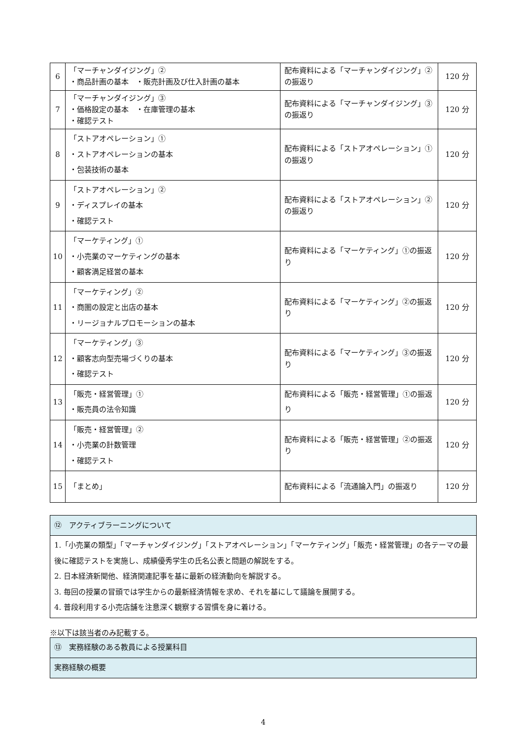| 6 | 「マーチャンダイジング」② ・商品計画の基本 ・販売計画及び仕入計画の基本 | 配布資料による「マーチャンダイジング」②の振返り | 120 分 |
| 7 | 「マーチャンダイジング」③ ・価格設定の基本 ・在庫管理の基本 ・確認テスト | 配布資料による「マーチャンダイジング」③の振返り | 120 分 |
| 8 | 「ストアオペレーション」① ・ストアオペレーションの基本 ・包装技術の基本 | 配布資料による「ストアオペレーション」①の振返り | 120 分 |
| 9 | 「ストアオペレーション」② ・ディスプレイの基本 ・確認テスト | 配布資料による「ストアオペレーション」②の振返り | 120 分 |
| 10 | 「マーケティング」① ・小売業のマーケティングの基本 ・顧客満足経営の基本 | 配布資料による「マーケティング」①の振返り | 120 分 |
| 11 | 「マーケティング」② ・商圏の設定と出店の基本 ・リージョナルプロモーションの基本 | 配布資料による「マーケティング」②の振返り | 120 分 |
| 12 | 「マーケティング」③ ・顧客志向型売場づくりの基本 ・確認テスト | 配布資料による「マーケティング」③の振返り | 120 分 |
| 13 | 「販売・経営管理」① ・販売員の法令知識 | 配布資料による「販売・経営管理」①の振返り | 120 分 |
| 14 | 「販売・経営管理」② ・小売業の計数管理 ・確認テスト | 配布資料による「販売・経営管理」②の振返り | 120 分 |
| 15 | 「まとめ」 | 配布資料による「流通論入門」の振返り | 120 分 |
| ⑫ アクティブラーニングについて |
| 1.「小売業の類型」「マーチャンダイジング」「ストアオペレーション」「マーケティング」「販売・経営管理」の各テーマの最後に確認テストを実施し、成績優秀学生の氏名公表と問題の解説をする。 2. 日本経済新聞他、経済関連記事を基に最新の経済動向を解説する。 3. 毎回の授業の冒頭では学生からの最新経済情報を求め、それを基にして議論を展開する。 4. 普段利用する小売店舗を注意深く観察する習慣を身に着ける。 |
※以下は該当者のみ記載する。
| ⑬ 実務経験のある教員による授業科目 |
| 実務経験の概要 |
4